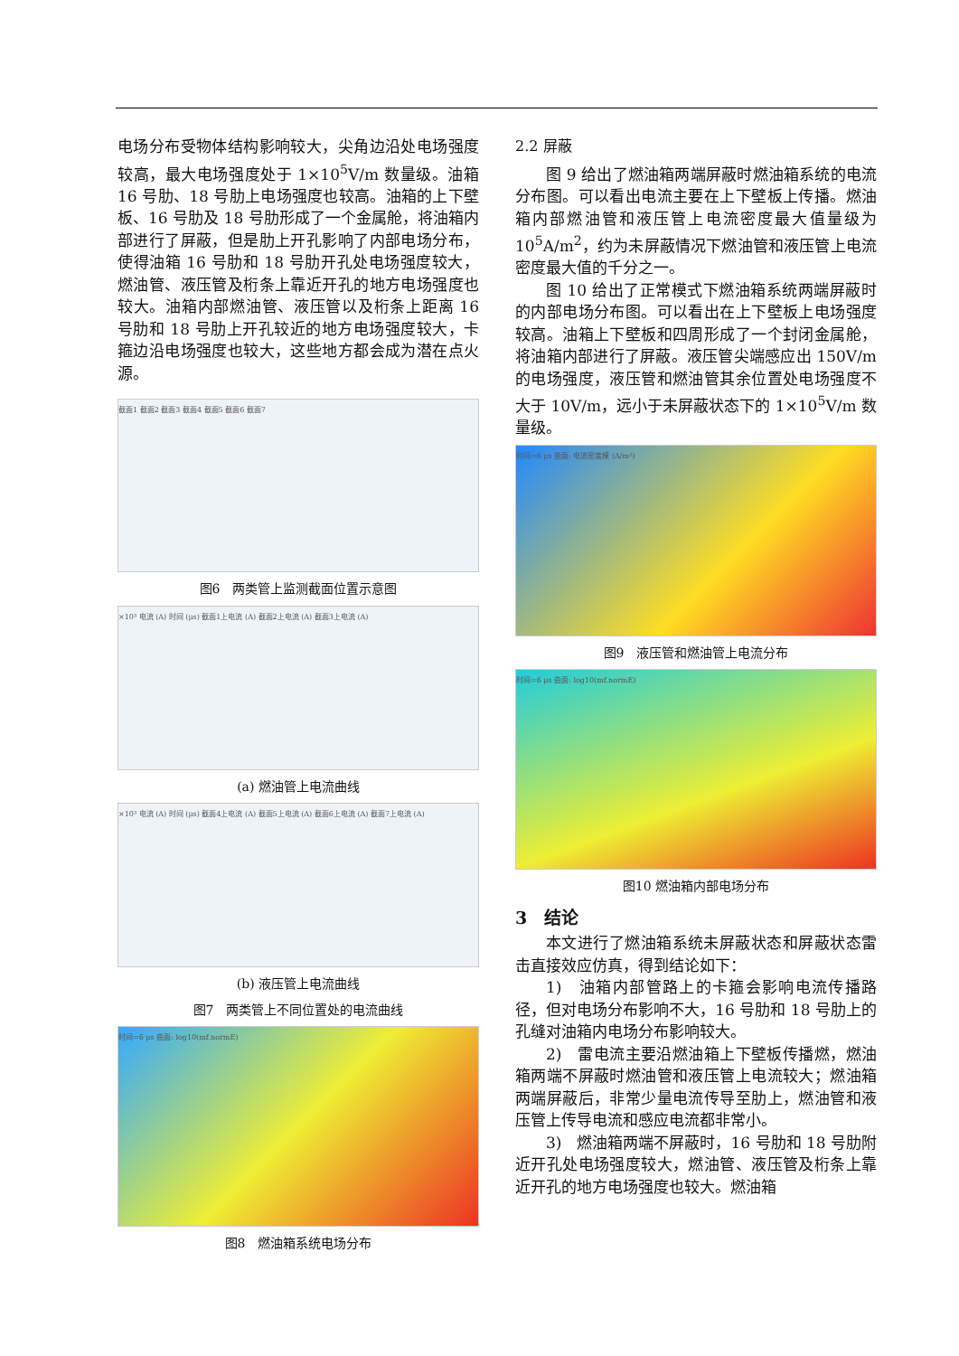电场分布受物体结构影响较大，尖角边沿处电场强度较高，最大电场强度处于 1×10<sup>5</sup>V/m 数量级。油箱 16 号肋、18 号肋上电场强度也较高。油箱的上下壁板、16 号肋及 18 号肋形成了一个金属舱，将油箱内部进行了屏蔽，但是肋上开孔影响了内部电场分布，使得油箱 16 号肋和 18 号肋开孔处电场强度较大，燃油管、液压管及桁条上靠近开孔的地方电场强度也较大。油箱内部燃油管、液压管以及桁条上距离 16 号肋和 18 号肋上开孔较近的地方电场强度较大，卡箍边沿电场强度也较大，这些地方都会成为潜在点火源。
截面1 截面2 截面3 截面4 截面5 截面6 截面7
图6　两类管上监测截面位置示意图
×10³ 电流 (A) 时间 (μs) 截面1上电流 (A) 截面2上电流 (A) 截面3上电流 (A)
(a) 燃油管上电流曲线
×10³ 电流 (A) 时间 (μs) 截面4上电流 (A) 截面5上电流 (A) 截面6上电流 (A) 截面7上电流 (A)
(b) 液压管上电流曲线
图7　两类管上不同位置处的电流曲线
时间=6 μs 曲面: log10(mf.normE)
图8　燃油箱系统电场分布
2.2 屏蔽
图 9 给出了燃油箱两端屏蔽时燃油箱系统的电流分布图。可以看出电流主要在上下壁板上传播。燃油箱内部燃油管和液压管上电流密度最大值量级为 10<sup>5</sup>A/m<sup>2</sup>，约为未屏蔽情况下燃油管和液压管上电流密度最大值的千分之一。
图 10 给出了正常模式下燃油箱系统两端屏蔽时的内部电场分布图。可以看出在上下壁板上电场强度较高。油箱上下壁板和四周形成了一个封闭金属舱，将油箱内部进行了屏蔽。液压管尖端感应出 150V/m 的电场强度，液压管和燃油管其余位置处电场强度不大于 10V/m，远小于未屏蔽状态下的 1×10<sup>5</sup>V/m 数量级。
时间=6 μs 曲面: 电流密度模 (A/m²)
图9　液压管和燃油管上电流分布
时间=6 μs 曲面: log10(mf.normE)
图10 燃油箱内部电场分布
3　结论
本文进行了燃油箱系统未屏蔽状态和屏蔽状态雷击直接效应仿真，得到结论如下：
1)　油箱内部管路上的卡箍会影响电流传播路径，但对电场分布影响不大，16 号肋和 18 号肋上的孔缝对油箱内电场分布影响较大。
2)　雷电流主要沿燃油箱上下壁板传播燃，燃油箱两端不屏蔽时燃油管和液压管上电流较大；燃油箱两端屏蔽后，非常少量电流传导至肋上，燃油管和液压管上传导电流和感应电流都非常小。
3)　燃油箱两端不屏蔽时，16 号肋和 18 号肋附近开孔处电场强度较大，燃油管、液压管及桁条上靠近开孔的地方电场强度也较大。燃油箱